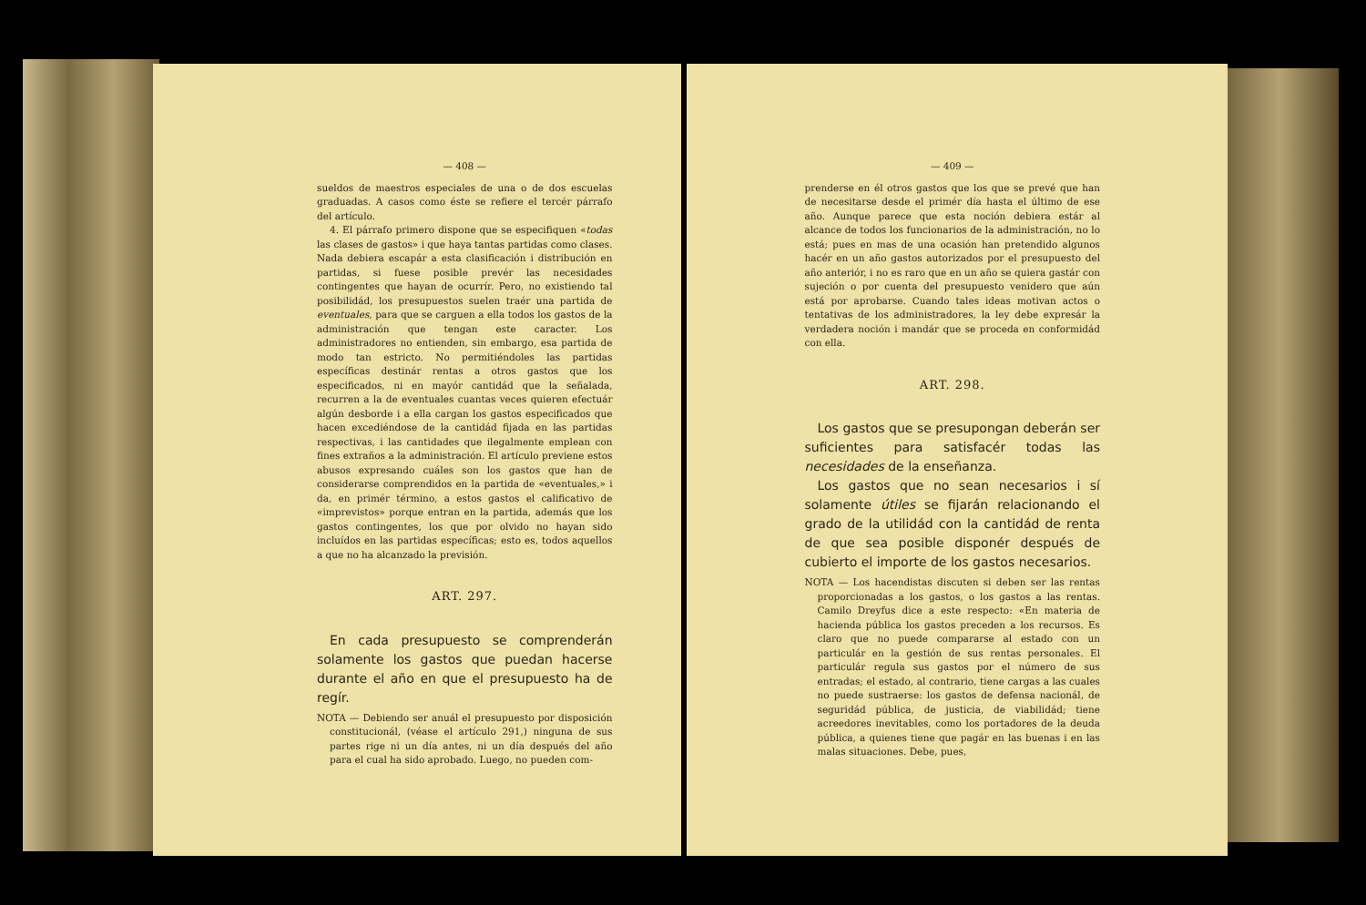— 408 —
sueldos de maestros especiales de una o de dos escuelas graduadas. A casos como éste se refiere el tercér párrafo del artículo.
4. El párrafo primero dispone que se especifiquen «todas las clases de gastos» i que haya tantas partidas como clases. Nada debiera escapár a esta clasificación i distribución en partidas, si fuese posible prevér las necesidades contingentes que hayan de ocurrír. Pero, no existiendo tal posibilidád, los presupuestos suelen traér una partida de eventuales, para que se carguen a ella todos los gastos de la administración que tengan este caracter. Los administradores no entienden, sin embargo, esa partida de modo tan estricto. No permitiéndoles las partidas específicas destinár rentas a otros gastos que los especificados, ni en mayór cantidád que la señalada, recurren a la de eventuales cuantas veces quieren efectuár algún desborde i a ella cargan los gastos especificados que hacen excediéndose de la cantidád fijada en las partidas respectivas, i las cantidades que ilegalmente emplean con fines extraños a la administración. El artículo previene estos abusos expresando cuáles son los gastos que han de considerarse comprendidos en la partida de «eventuales,» i da, en primér término, a estos gastos el calificativo de «imprevistos» porque entran en la partida, además que los gastos contingentes, los que por olvido no hayan sido incluídos en las partidas específicas; esto es, todos aquellos a que no ha alcanzado la previsión.
ART. 297.
En cada presupuesto se comprenderán solamente los gastos que puedan hacerse durante el año en que el presupuesto ha de regír.
NOTA — Debiendo ser anuál el presupuesto por disposición constitucionál, (véase el artículo 291,) ninguna de sus partes rige ni un día antes, ni un día después del año para el cual ha sido aprobado. Luego, no pueden com-
— 409 —
prenderse en él otros gastos que los que se prevé que han de necesitarse desde el primér día hasta el último de ese año. Aunque parece que esta noción debiera estár al alcance de todos los funcionarios de la administración, no lo está; pues en mas de una ocasión han pretendido algunos hacér en un año gastos autorizados por el presupuesto del año anteriór, i no es raro que en un año se quiera gastár con sujeción o por cuenta del presupuesto venidero que aún está por aprobarse. Cuando tales ideas motivan actos o tentativas de los administradores, la ley debe expresár la verdadera noción i mandár que se proceda en conformidád con ella.
ART. 298.
Los gastos que se presupongan deberán ser suficientes para satisfacér todas las necesidades de la enseñanza.
Los gastos que no sean necesarios i sí solamente útiles se fijarán relacionando el grado de la utilidád con la cantidád de renta de que sea posible disponér después de cubierto el importe de los gastos necesarios.
NOTA — Los hacendistas discuten si deben ser las rentas proporcionadas a los gastos, o los gastos a las rentas. Camilo Dreyfus dice a este respecto: «En materia de hacienda pública los gastos preceden a los recursos. Es claro que no puede compararse al estado con un particulár en la gestión de sus rentas personales. El particulár regula sus gastos por el número de sus entradas; el estado, al contrario, tiene cargas a las cuales no puede sustraerse: los gastos de defensa nacionál, de seguridád pública, de justicia, de viabilidád; tiene acreedores inevitables, como los portadores de la deuda pública, a quienes tiene que pagár en las buenas i en las malas situaciones. Debe, pues,